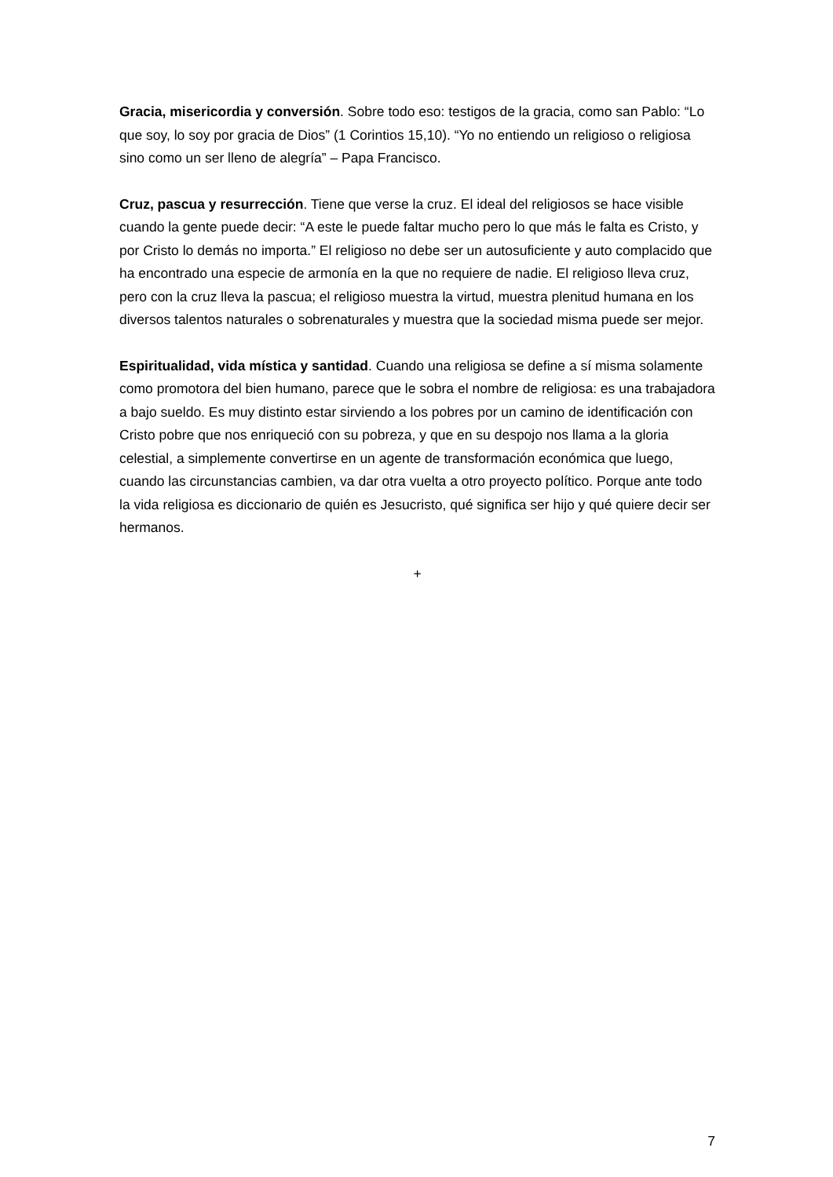Gracia, misericordia y conversión. Sobre todo eso: testigos de la gracia, como san Pablo: “Lo que soy, lo soy por gracia de Dios” (1 Corintios 15,10). “Yo no entiendo un religioso o religiosa sino como un ser lleno de alegría” – Papa Francisco.
Cruz, pascua y resurrección. Tiene que verse la cruz. El ideal del religiosos se hace visible cuando la gente puede decir: “A este le puede faltar mucho pero lo que más le falta es Cristo, y por Cristo lo demás no importa.” El religioso no debe ser un autosuficiente y auto complacido que ha encontrado una especie de armonía en la que no requiere de nadie. El religioso lleva cruz, pero con la cruz lleva la pascua; el religioso muestra la virtud, muestra plenitud humana en los diversos talentos naturales o sobrenaturales y muestra que la sociedad misma puede ser mejor.
Espiritualidad, vida mística y santidad. Cuando una religiosa se define a sí misma solamente como promotora del bien humano, parece que le sobra el nombre de religiosa: es una trabajadora a bajo sueldo. Es muy distinto estar sirviendo a los pobres por un camino de identificación con Cristo pobre que nos enriqueció con su pobreza, y que en su despojo nos llama a la gloria celestial, a simplemente convertirse en un agente de transformación económica que luego, cuando las circunstancias cambien, va dar otra vuelta a otro proyecto político. Porque ante todo la vida religiosa es diccionario de quién es Jesucristo, qué significa ser hijo y qué quiere decir ser hermanos.
+
7